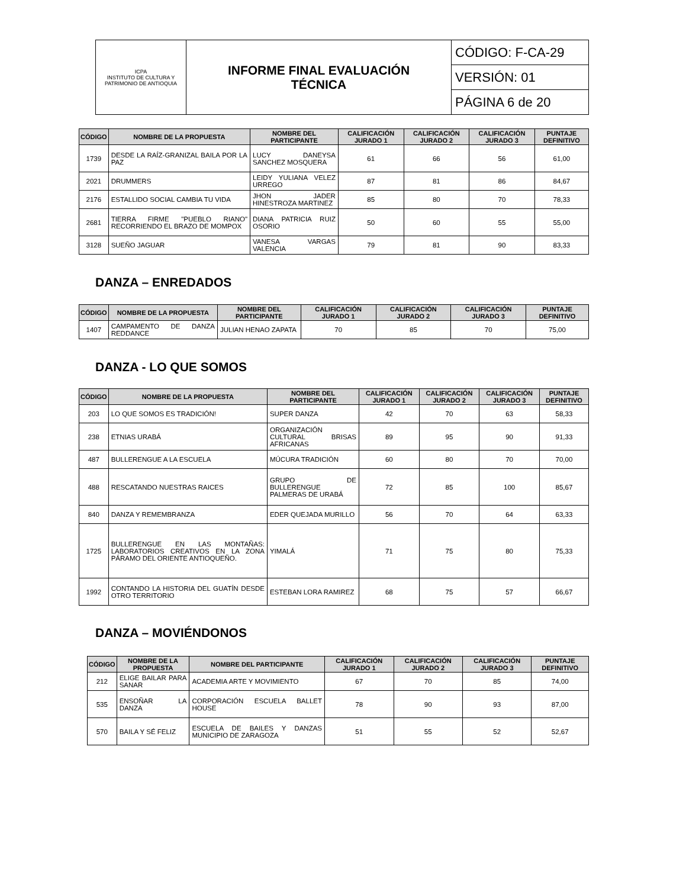| ICPA INSTITUTO DE CULTURA Y PATRIMONIO DE ANTIOQUIA | INFORME FINAL EVALUACIÓN TÉCNICA | CÓDIGO: F-CA-29 |
| | | VERSIÓN: 01 |
| | | PÁGINA 6 de 20 |
| CÓDIGO | NOMBRE DE LA PROPUESTA | NOMBRE DEL PARTICIPANTE | CALIFICACIÓN JURADO 1 | CALIFICACIÓN JURADO 2 | CALIFICACIÓN JURADO 3 | PUNTAJE DEFINITIVO |
| --- | --- | --- | --- | --- | --- | --- |
| 1739 | DESDE LA RAÍZ-GRANIZAL BAILA POR LA PAZ | LUCY DANEYSA SANCHEZ MOSQUERA | 61 | 66 | 56 | 61,00 |
| 2021 | DRUMMERS | LEIDY YULIANA VELEZ URREGO | 87 | 81 | 86 | 84,67 |
| 2176 | ESTALLIDO SOCIAL CAMBIA TU VIDA | JHON JADER HINESTROZA MARTINEZ | 85 | 80 | 70 | 78,33 |
| 2681 | TIERRA FIRME "PUEBLO RIANO" RECORRIENDO EL BRAZO DE MOMPOX | DIANA PATRICIA RUIZ OSORIO | 50 | 60 | 55 | 55,00 |
| 3128 | SUEÑO JAGUAR | VANESA VARGAS VALENCIA | 79 | 81 | 90 | 83,33 |
DANZA – ENREDADOS
| CÓDIGO | NOMBRE DE LA PROPUESTA | NOMBRE DEL PARTICIPANTE | CALIFICACIÓN JURADO 1 | CALIFICACIÓN JURADO 2 | CALIFICACIÓN JURADO 3 | PUNTAJE DEFINITIVO |
| --- | --- | --- | --- | --- | --- | --- |
| 1407 | CAMPAMENTO DE DANZA REDDANCE | JULIAN HENAO ZAPATA | 70 | 85 | 70 | 75,00 |
DANZA - LO QUE SOMOS
| CÓDIGO | NOMBRE DE LA PROPUESTA | NOMBRE DEL PARTICIPANTE | CALIFICACIÓN JURADO 1 | CALIFICACIÓN JURADO 2 | CALIFICACIÓN JURADO 3 | PUNTAJE DEFINITIVO |
| --- | --- | --- | --- | --- | --- | --- |
| 203 | LO QUE SOMOS ES TRADICIÓN! | SUPER DANZA | 42 | 70 | 63 | 58,33 |
| 238 | ETNIAS URABÁ | ORGANIZACIÓN CULTURAL BRISAS AFRICANAS | 89 | 95 | 90 | 91,33 |
| 487 | BULLERENGUE A LA ESCUELA | MÚCURA TRADICIÓN | 60 | 80 | 70 | 70,00 |
| 488 | RESCATANDO NUESTRAS RAICES | GRUPO DE BULLERENGUE PALMERAS DE URABÁ | 72 | 85 | 100 | 85,67 |
| 840 | DANZA Y REMEMBRANZA | EDER QUEJADA MURILLO | 56 | 70 | 64 | 63,33 |
| 1725 | BULLERENGUE EN LAS MONTAÑAS: LABORATORIOS CREATIVOS EN LA ZONA PÁRAMO DEL ORIENTE ANTIOQUEÑO. | YIMALÁ | 71 | 75 | 80 | 75,33 |
| 1992 | CONTANDO LA HISTORIA DEL GUATÍN DESDE OTRO TERRITORIO | ESTEBAN LORA RAMIREZ | 68 | 75 | 57 | 66,67 |
DANZA – MOVIÉNDONOS
| CÓDIGO | NOMBRE DE LA PROPUESTA | NOMBRE DEL PARTICIPANTE | CALIFICACIÓN JURADO 1 | CALIFICACIÓN JURADO 2 | CALIFICACIÓN JURADO 3 | PUNTAJE DEFINITIVO |
| --- | --- | --- | --- | --- | --- | --- |
| 212 | ELIGE BAILAR PARA SANAR | ACADEMIA ARTE Y MOVIMIENTO | 67 | 70 | 85 | 74,00 |
| 535 | ENSOÑAR LA DANZA | CORPORACIÓN ESCUELA BALLET HOUSE | 78 | 90 | 93 | 87,00 |
| 570 | BAILA Y SÉ FELIZ | ESCUELA DE BAILES Y DANZAS MUNICIPIO DE ZARAGOZA | 51 | 55 | 52 | 52,67 |